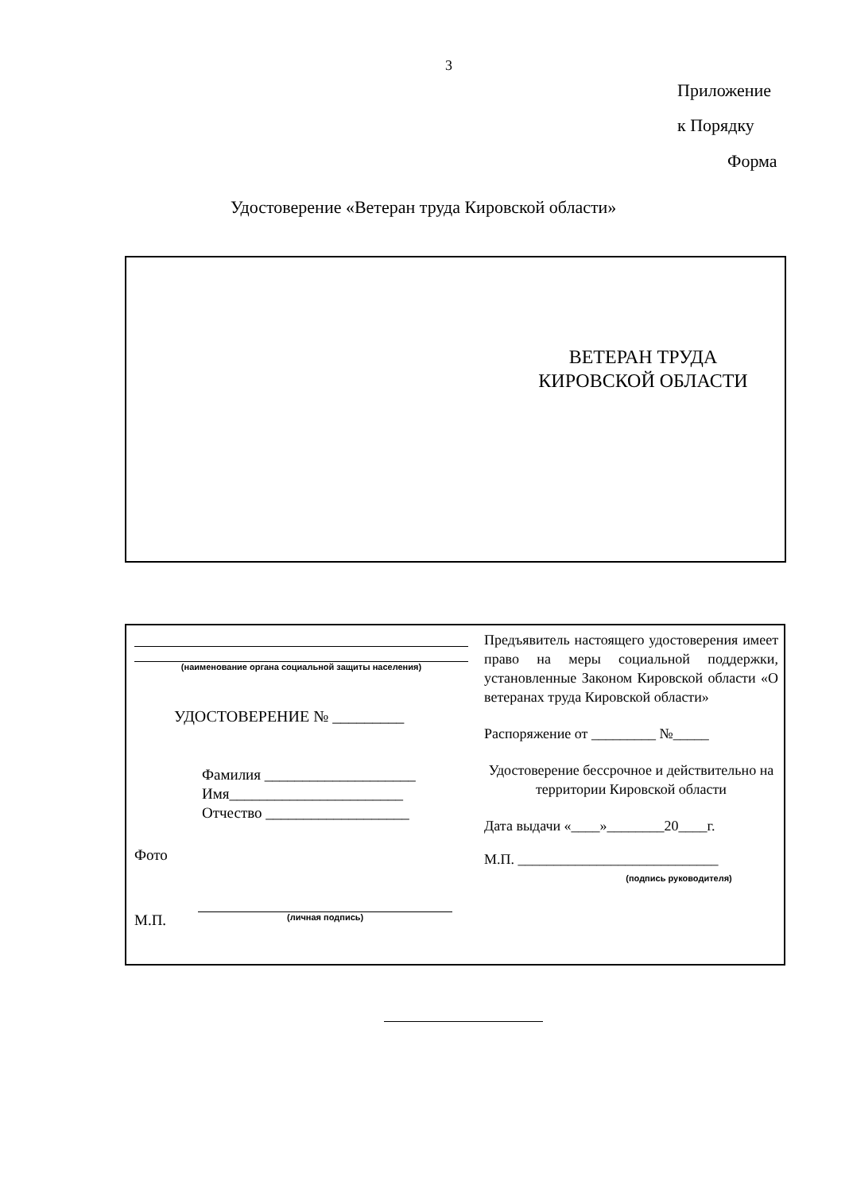3
Приложение
к Порядку
Форма
Удостоверение «Ветеран труда Кировской области»
ВЕТЕРАН ТРУДА
КИРОВСКОЙ ОБЛАСТИ
(наименование органа социальной защиты населения)
УДОСТОВЕРЕНИЕ № _________
Фамилия ____________________
Имя_______________________
Отчество ___________________
Фото
М.П. (личная подпись)
Предъявитель настоящего удостоверения имеет право на меры социальной поддержки, установленные Законом Кировской области «О ветеранах труда Кировской области»
Распоряжение от _________ №_____
Удостоверение бессрочное и действительно на территории Кировской области
Дата выдачи «____»________20____г.
М.П. ____________________________
(подпись руководителя)